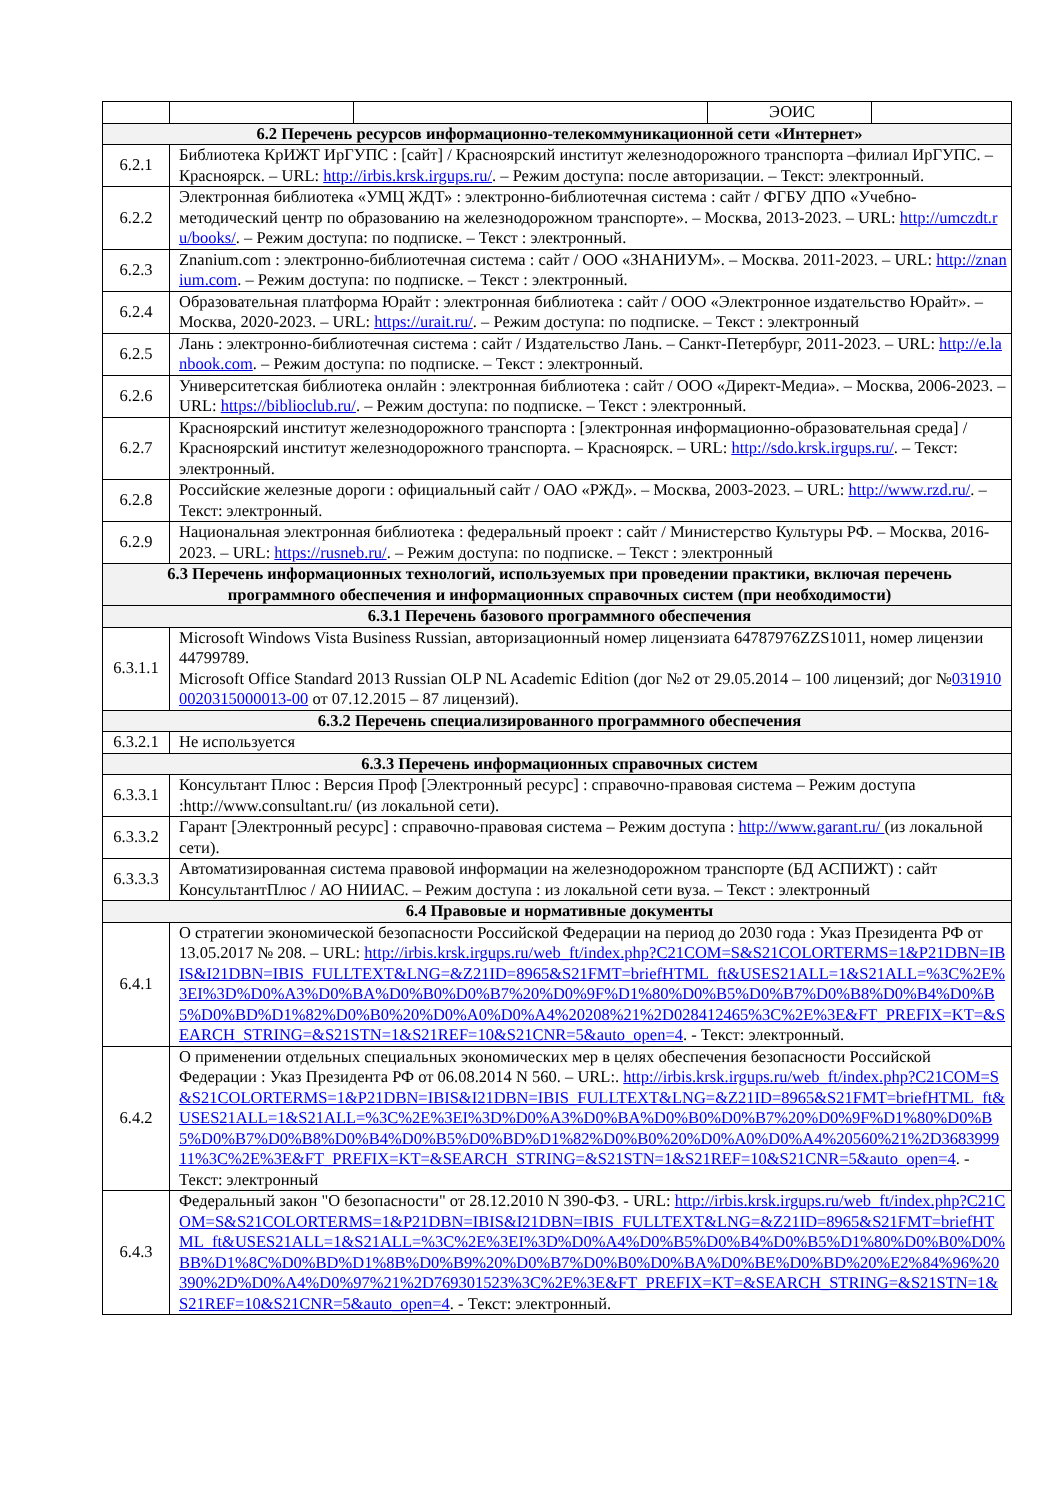| | | | ЭОИС | |
| 6.2 Перечень ресурсов информационно-телекоммуникационной сети «Интернет» | | | | |
| 6.2.1 | Библиотека КрИЖТ ИрГУПС : [сайт] / Красноярский институт железнодорожного транспорта –филиал ИрГУПС. – Красноярск. – URL: http://irbis.krsk.irgups.ru/ . – Режим доступа: после авторизации. – Текст: электронный. | | | |
| 6.2.2 | Электронная библиотека «УМЦ ЖДТ» : электронно-библиотечная система : сайт / ФГБУ ДПО «Учебно-методический центр по образованию на железнодорожном транспорте». – Москва, 2013-2023. – URL: http://umczdt.ru/books/ . – Режим доступа: по подписке. – Текст : электронный. | | | |
| 6.2.3 | Znanium.com : электронно-библиотечная система : сайт / ООО «ЗНАНИУМ». – Москва. 2011-2023. – URL: http://znanium.com . – Режим доступа: по подписке. – Текст : электронный. | | | |
| 6.2.4 | Образовательная платформа Юрайт : электронная библиотека : сайт / ООО «Электронное издательство Юрайт». – Москва, 2020-2023. – URL: https://urait.ru/ . – Режим доступа: по подписке. – Текст : электронный | | | |
| 6.2.5 | Лань : электронно-библиотечная система : сайт / Издательство Лань. – Санкт-Петербург, 2011-2023. – URL: http://e.lanbook.com . – Режим доступа: по подписке. – Текст : электронный. | | | |
| 6.2.6 | Университетская библиотека онлайн : электронная библиотека : сайт / ООО «Директ-Медиа». – Москва, 2006-2023. – URL: https://biblioclub.ru/ . – Режим доступа: по подписке. – Текст : электронный. | | | |
| 6.2.7 | Красноярский институт железнодорожного транспорта : [электронная информационно-образовательная среда] / Красноярский институт железнодорожного транспорта. – Красноярск. – URL: http://sdo.krsk.irgups.ru/ . – Текст: электронный. | | | |
| 6.2.8 | Российские железные дороги : официальный сайт / ОАО «РЖД». – Москва, 2003-2023. – URL: http://www.rzd.ru/ . – Текст: электронный. | | | |
| 6.2.9 | Национальная электронная библиотека : федеральный проект : сайт / Министерство Культуры РФ. – Москва, 2016-2023. – URL: https://rusneb.ru/ . – Режим доступа: по подписке. – Текст : электронный | | | |
| 6.3 Перечень информационных технологий, используемых при проведении практики, включая перечень программного обеспечения и информационных справочных систем (при необходимости) | | | | |
| 6.3.1 Перечень базового программного обеспечения | | | | |
| 6.3.1.1 | Microsoft Windows Vista Business Russian, авторизационный номер лицензиата 64787976ZZS1011, номер лицензии 44799789. Microsoft Office Standard 2013 Russian OLP NL Academic Edition (дог №2 от 29.05.2014 – 100 лицензий; дог № 0319100020315000013-00 от 07.12.2015 – 87 лицензий). | | | |
| 6.3.2 Перечень специализированного программного обеспечения | | | | |
| 6.3.2.1 | Не используется | | | |
| 6.3.3 Перечень информационных справочных систем | | | | |
| 6.3.3.1 | Консультант Плюс : Версия Проф [Электронный ресурс] : справочно-правовая система – Режим доступа :http://www.consultant.ru/ (из локальной сети). | | | |
| 6.3.3.2 | Гарант [Электронный ресурс] : справочно-правовая система – Режим доступа : http://www.garant.ru/ (из локальной сети). | | | |
| 6.3.3.3 | Автоматизированная система правовой информации на железнодорожном транспорте (БД АСПИЖТ) : сайт КонсультантПлюс / АО НИИАС. – Режим доступа : из локальной сети вуза. – Текст : электронный | | | |
| 6.4 Правовые и нормативные документы | | | | |
| 6.4.1 | О стратегии экономической безопасности Российской Федерации на период до 2030 года : Указ Президента РФ от 13.05.2017 № 208. – URL: http://irbis.krsk.irgups.ru/web_ft/index.php?C21COM=S&S21COLORTERMS=1&P21DBN=IBIS&I21DBN=IBIS_FULLTEXT&LNG=&Z21ID=8965&S21FMT=briefHTML_ft&USES21ALL=1&S21ALL=%3C%2E%3EI%3D%D0%A3%D0%BA%D0%B0%D0%B7%20%D0%9F%D1%80%D0%B5%D0%B7%D0%B8%D0%B4%D0%B5%D0%BD%D1%82%D0%B0%20%D0%A0%D0%A4%20208%21%2D028412465%3C%2E%3E&FT_PREFIX=KT=&SEARCH_STRING=&S21STN=1&S21REF=10&S21CNR=5&auto_open=4 . - Текст: электронный. | | | |
| 6.4.2 | О применении отдельных специальных экономических мер в целях обеспечения безопасности Российской Федерации : Указ Президента РФ от 06.08.2014 N 560. – URL:. http://irbis.krsk.irgups.ru/web_ft/index.php?C21COM=S&S21COLORTERMS=1&P21DBN=IBIS&I21DBN=IBIS_FULLTEXT&LNG=&Z21ID=8965&S21FMT=briefHTML_ft&USES21ALL=1&S21ALL=%3C%2E%3EI%3D%D0%A3%D0%BA%D0%B0%D0%B7%20%D0%9F%D1%80%D0%B5%D0%B7%D0%B8%D0%B4%D0%B5%D0%BD%D1%82%D0%B0%20%D0%A0%D0%A4%20560%21%2D368399911%3C%2E%3E&FT_PREFIX=KT=&SEARCH_STRING=&S21STN=1&S21REF=10&S21CNR=5&auto_open=4 . - Текст: электронный | | | |
| 6.4.3 | Федеральный закон "О безопасности" от 28.12.2010 N 390-ФЗ. - URL: http://irbis.krsk.irgups.ru/web_ft/index.php?C21COM=S&S21COLORTERMS=1&P21DBN=IBIS&I21DBN=IBIS_FULLTEXT&LNG=&Z21ID=8965&S21FMT=briefHTML_ft&USES21ALL=1&S21ALL=%3C%2E%3EI%3D%D0%A4%D0%B5%D0%B4%D0%B5%D1%80%D0%B0%D0%BB%D1%8C%D0%BD%D1%8B%D0%B9%20%D0%B7%D0%B0%D0%BA%D0%BE%D0%BD%20%E2%84%96%20390%2D%D0%A4%D0%97%21%2D769301523%3C%2E%3E&FT_PREFIX=KT=&SEARCH_STRING=&S21STN=1&S21REF=10&S21CNR=5&auto_open=4 . - Текст: электронный. | | | |